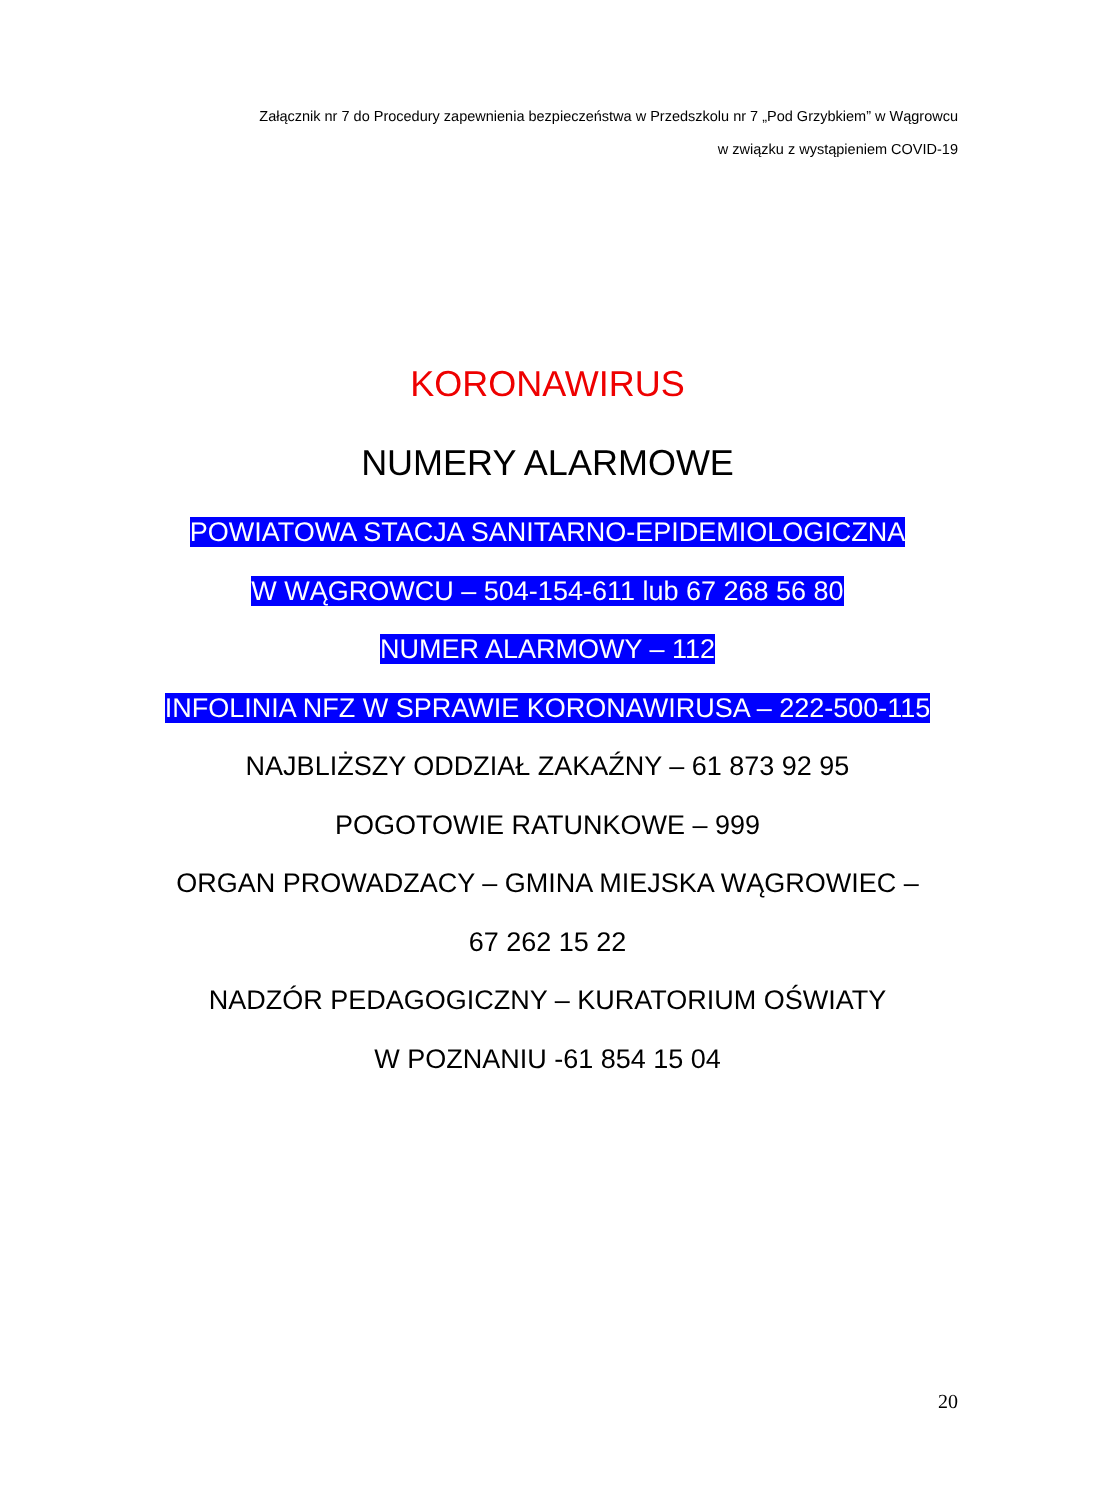Załącznik nr 7 do Procedury zapewnienia bezpieczeństwa w Przedszkolu nr 7 „Pod Grzybkiem” w Wągrowcu
w związku z wystąpieniem COVID-19
KORONAWIRUS
NUMERY ALARMOWE
POWIATOWA STACJA SANITARNO-EPIDEMIOLOGICZNA
W WĄGROWCU – 504-154-611 lub 67 268 56 80
NUMER ALARMOWY – 112
INFOLINIA NFZ W SPRAWIE KORONAWIRUSA – 222-500-115
NAJBLIŻSZY ODDZIAŁ ZAKAŹNY – 61 873 92 95
POGOTOWIE RATUNKOWE – 999
ORGAN PROWADZACY – GMINA MIEJSKA WĄGROWIEC –
67 262 15 22
NADZÓR PEDAGOGICZNY – KURATORIUM OŚWIATY
W POZNANIU -61 854 15 04
20